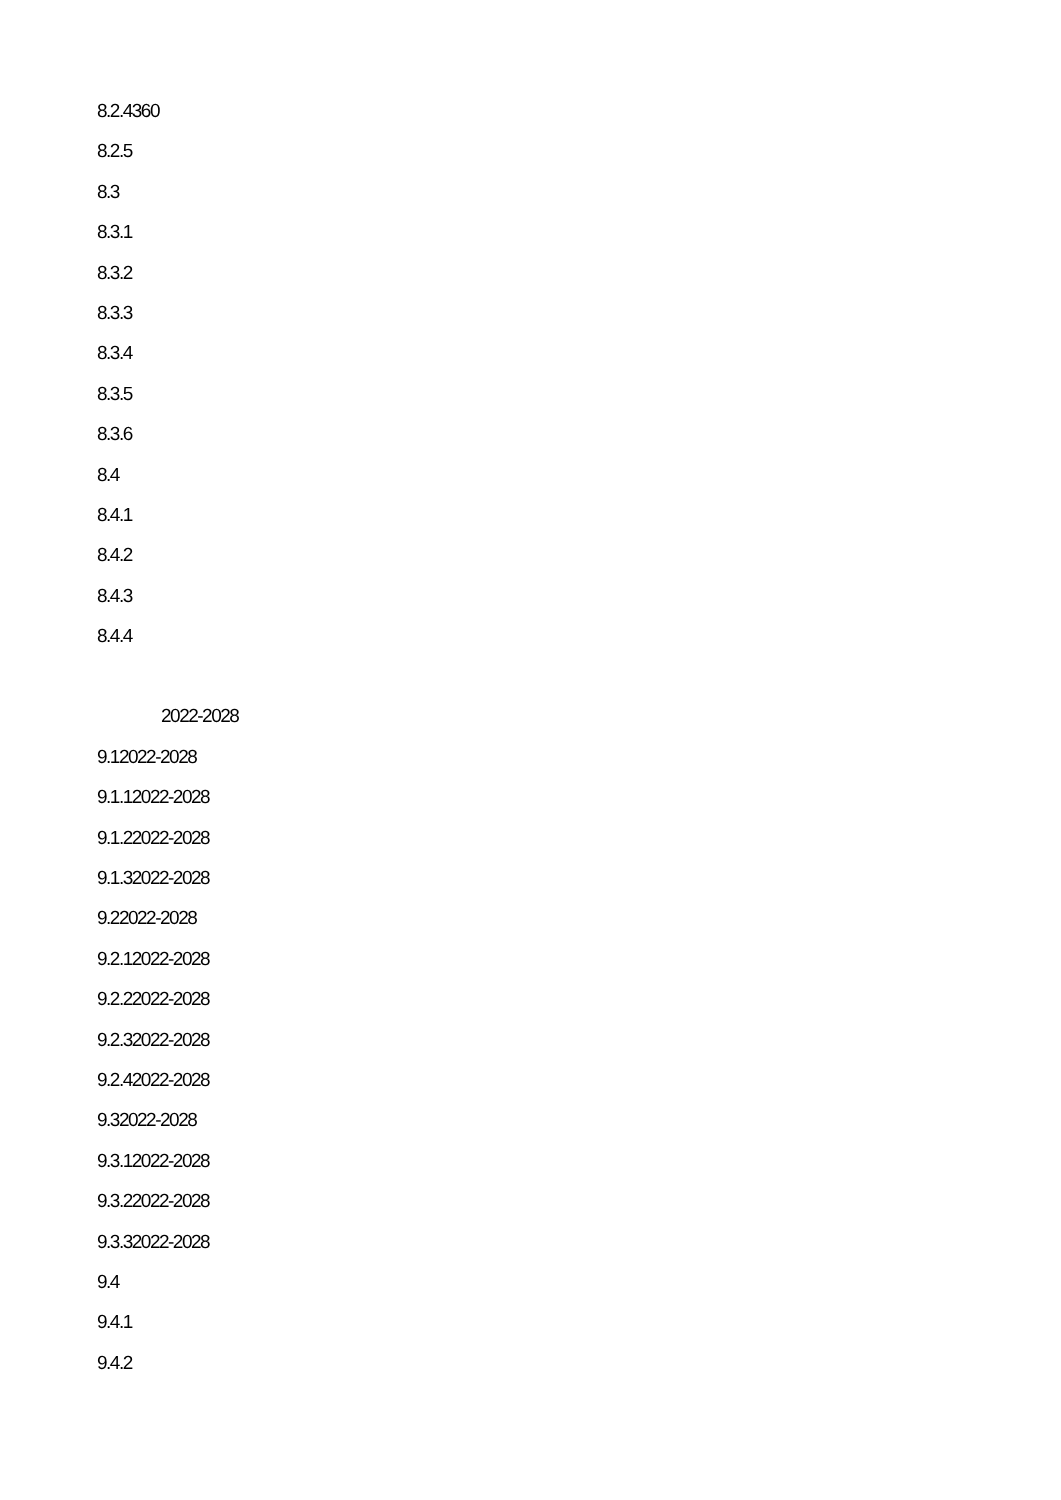8.2.4360
8.2.5
8.3
8.3.1
8.3.2
8.3.3
8.3.4
8.3.5
8.3.6
8.4
8.4.1
8.4.2
8.4.3
8.4.4
2022-2028
9.12022-2028
9.1.12022-2028
9.1.22022-2028
9.1.32022-2028
9.22022-2028
9.2.12022-2028
9.2.22022-2028
9.2.32022-2028
9.2.42022-2028
9.32022-2028
9.3.12022-2028
9.3.22022-2028
9.3.32022-2028
9.4
9.4.1
9.4.2